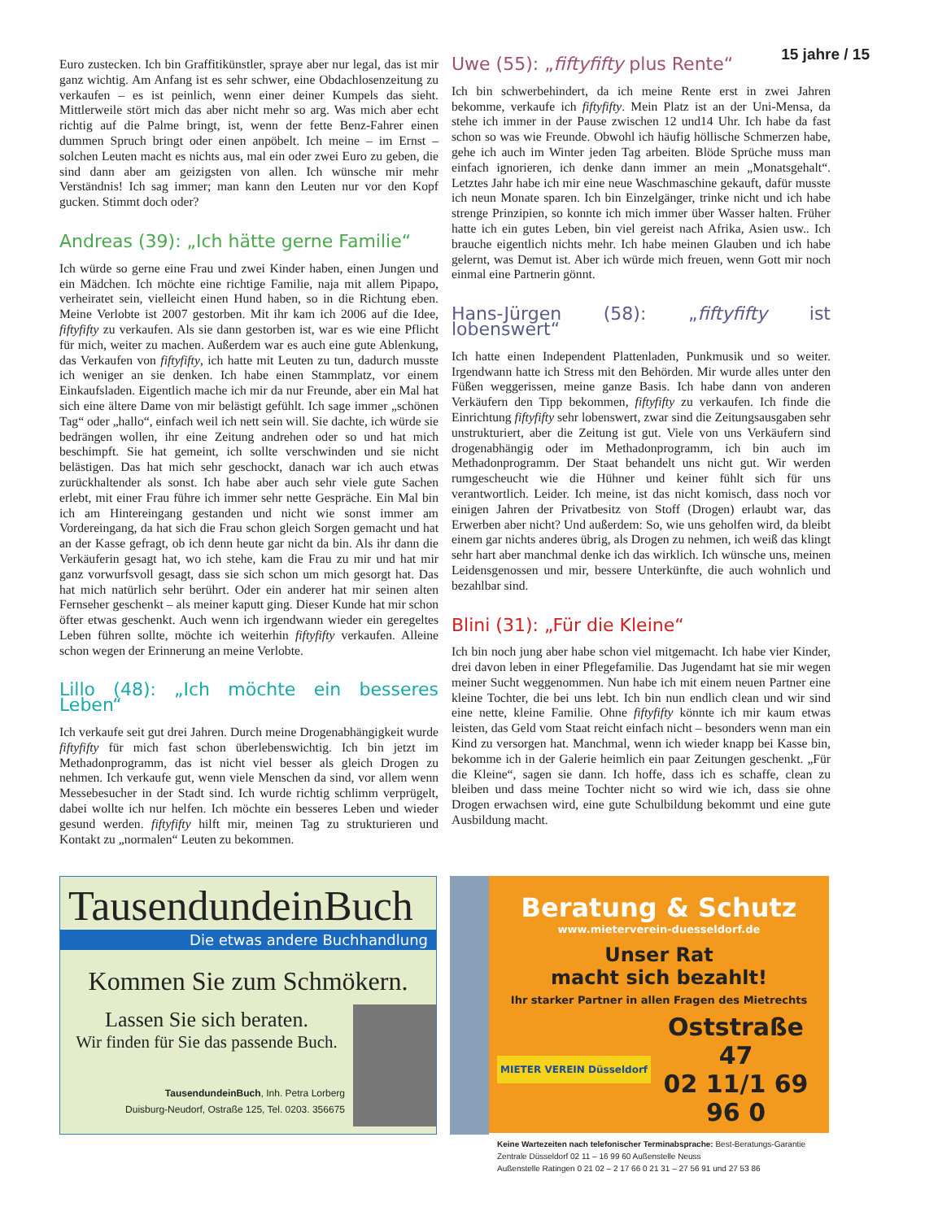15 jahre / 15
Euro zustecken. Ich bin Graffitikünstler, spraye aber nur legal, das ist mir ganz wichtig. Am Anfang ist es sehr schwer, eine Obdachlosenzeitung zu verkaufen – es ist peinlich, wenn einer deiner Kumpels das sieht. Mittlerweile stört mich das aber nicht mehr so arg. Was mich aber echt richtig auf die Palme bringt, ist, wenn der fette Benz-Fahrer einen dummen Spruch bringt oder einen anpöbelt. Ich meine – im Ernst – solchen Leuten macht es nichts aus, mal ein oder zwei Euro zu geben, die sind dann aber am geizigsten von allen. Ich wünsche mir mehr Verständnis! Ich sag immer; man kann den Leuten nur vor den Kopf gucken. Stimmt doch oder?
Andreas (39): „Ich hätte gerne Familie“
Ich würde so gerne eine Frau und zwei Kinder haben, einen Jungen und ein Mädchen. Ich möchte eine richtige Familie, naja mit allem Pipapo, verheiratet sein, vielleicht einen Hund haben, so in die Richtung eben. Meine Verlobte ist 2007 gestorben. Mit ihr kam ich 2006 auf die Idee, fiftyfifty zu verkaufen. Als sie dann gestorben ist, war es wie eine Pflicht für mich, weiter zu machen. Außerdem war es auch eine gute Ablenkung, das Verkaufen von fiftyfifty, ich hatte mit Leuten zu tun, dadurch musste ich weniger an sie denken. Ich habe einen Stammplatz, vor einem Einkaufsladen. Eigentlich mache ich mir da nur Freunde, aber ein Mal hat sich eine ältere Dame von mir belästigt gefühlt. Ich sage immer „schönen Tag“ oder „hallo“, einfach weil ich nett sein will. Sie dachte, ich würde sie bedrängen wollen, ihr eine Zeitung andrehen oder so und hat mich beschimpft. Sie hat gemeint, ich sollte verschwinden und sie nicht belästigen. Das hat mich sehr geschockt, danach war ich auch etwas zurückhaltender als sonst. Ich habe aber auch sehr viele gute Sachen erlebt, mit einer Frau führe ich immer sehr nette Gespräche. Ein Mal bin ich am Hintereingang gestanden und nicht wie sonst immer am Vordereingang, da hat sich die Frau schon gleich Sorgen gemacht und hat an der Kasse gefragt, ob ich denn heute gar nicht da bin. Als ihr dann die Verkäuferin gesagt hat, wo ich stehe, kam die Frau zu mir und hat mir ganz vorwurfsvoll gesagt, dass sie sich schon um mich gesorgt hat. Das hat mich natürlich sehr berührt. Oder ein anderer hat mir seinen alten Fernseher geschenkt – als meiner kaputt ging. Dieser Kunde hat mir schon öfter etwas geschenkt. Auch wenn ich irgendwann wieder ein geregeltes Leben führen sollte, möchte ich weiterhin fiftyfifty verkaufen. Alleine schon wegen der Erinnerung an meine Verlobte.
Lillo (48): „Ich möchte ein besseres Leben“
Ich verkaufe seit gut drei Jahren. Durch meine Drogenabhängigkeit wurde fiftyfifty für mich fast schon überlebenswichtig. Ich bin jetzt im Methadonprogramm, das ist nicht viel besser als gleich Drogen zu nehmen. Ich verkaufe gut, wenn viele Menschen da sind, vor allem wenn Messebesucher in der Stadt sind. Ich wurde richtig schlimm verprügelt, dabei wollte ich nur helfen. Ich möchte ein besseres Leben und wieder gesund werden. fiftyfifty hilft mir, meinen Tag zu strukturieren und Kontakt zu „normalen“ Leuten zu bekommen.
Uwe (55): „fiftyfifty plus Rente“
Ich bin schwerbehindert, da ich meine Rente erst in zwei Jahren bekomme, verkaufe ich fiftyfifty. Mein Platz ist an der Uni-Mensa, da stehe ich immer in der Pause zwischen 12 und14 Uhr. Ich habe da fast schon so was wie Freunde. Obwohl ich häufig höllische Schmerzen habe, gehe ich auch im Winter jeden Tag arbeiten. Blöde Sprüche muss man einfach ignorieren, ich denke dann immer an mein „Monatsgehalt“. Letztes Jahr habe ich mir eine neue Waschmaschine gekauft, dafür musste ich neun Monate sparen. Ich bin Einzelgänger, trinke nicht und ich habe strenge Prinzipien, so konnte ich mich immer über Wasser halten. Früher hatte ich ein gutes Leben, bin viel gereist nach Afrika, Asien usw.. Ich brauche eigentlich nichts mehr. Ich habe meinen Glauben und ich habe gelernt, was Demut ist. Aber ich würde mich freuen, wenn Gott mir noch einmal eine Partnerin gönnt.
Hans-Jürgen (58): „fiftyfifty ist lobenswert“
Ich hatte einen Independent Plattenladen, Punkmusik und so weiter. Irgendwann hatte ich Stress mit den Behörden. Mir wurde alles unter den Füßen weggerissen, meine ganze Basis. Ich habe dann von anderen Verkäufern den Tipp bekommen, fiftyfifty zu verkaufen. Ich finde die Einrichtung fiftyfifty sehr lobenswert, zwar sind die Zeitungsausgaben sehr unstrukturiert, aber die Zeitung ist gut. Viele von uns Verkäufern sind drogenabhängig oder im Methadonprogramm, ich bin auch im Methadonprogramm. Der Staat behandelt uns nicht gut. Wir werden rumgescheucht wie die Hühner und keiner fühlt sich für uns verantwortlich. Leider. Ich meine, ist das nicht komisch, dass noch vor einigen Jahren der Privatbesitz von Stoff (Drogen) erlaubt war, das Erwerben aber nicht? Und außerdem: So, wie uns geholfen wird, da bleibt einem gar nichts anderes übrig, als Drogen zu nehmen, ich weiß das klingt sehr hart aber manchmal denke ich das wirklich. Ich wünsche uns, meinen Leidensgenossen und mir, bessere Unterkünfte, die auch wohnlich und bezahlbar sind.
Blini (31): „Für die Kleine“
Ich bin noch jung aber habe schon viel mitgemacht. Ich habe vier Kinder, drei davon leben in einer Pflegefamilie. Das Jugendamt hat sie mir wegen meiner Sucht weggenommen. Nun habe ich mit einem neuen Partner eine kleine Tochter, die bei uns lebt. Ich bin nun endlich clean und wir sind eine nette, kleine Familie. Ohne fiftyfifty könnte ich mir kaum etwas leisten, das Geld vom Staat reicht einfach nicht – besonders wenn man ein Kind zu versorgen hat. Manchmal, wenn ich wieder knapp bei Kasse bin, bekomme ich in der Galerie heimlich ein paar Zeitungen geschenkt. „Für die Kleine“, sagen sie dann. Ich hoffe, dass ich es schaffe, clean zu bleiben und dass meine Tochter nicht so wird wie ich, dass sie ohne Drogen erwachsen wird, eine gute Schulbildung bekommt und eine gute Ausbildung macht.
TausendundeinBuch
Die etwas andere Buchhandlung
Kommen Sie zum Schmökern.
Lassen Sie sich beraten.
Wir finden für Sie das passende Buch.
TausendundeinBuch, Inh. Petra Lorberg
Duisburg-Neudorf, Ostraße 125, Tel. 0203. 356675
Beratung & Schutz
www.mieterverein-duesseldorf.de
Unser Rat
macht sich bezahlt!
Ihr starker Partner in allen Fragen des Mietrechts
MIETER VEREIN Düsseldorf
Oststraße 47
02 11/1 69 96 0
Keine Wartezeiten nach telefonischer Terminabsprache: Best-Beratungs-Garantie
Zentrale Düsseldorf 02 11 – 16 99 60 Außenstelle Neuss
Außenstelle Ratingen 0 21 02 – 2 17 66 0 21 31 – 27 56 91 und 27 53 86